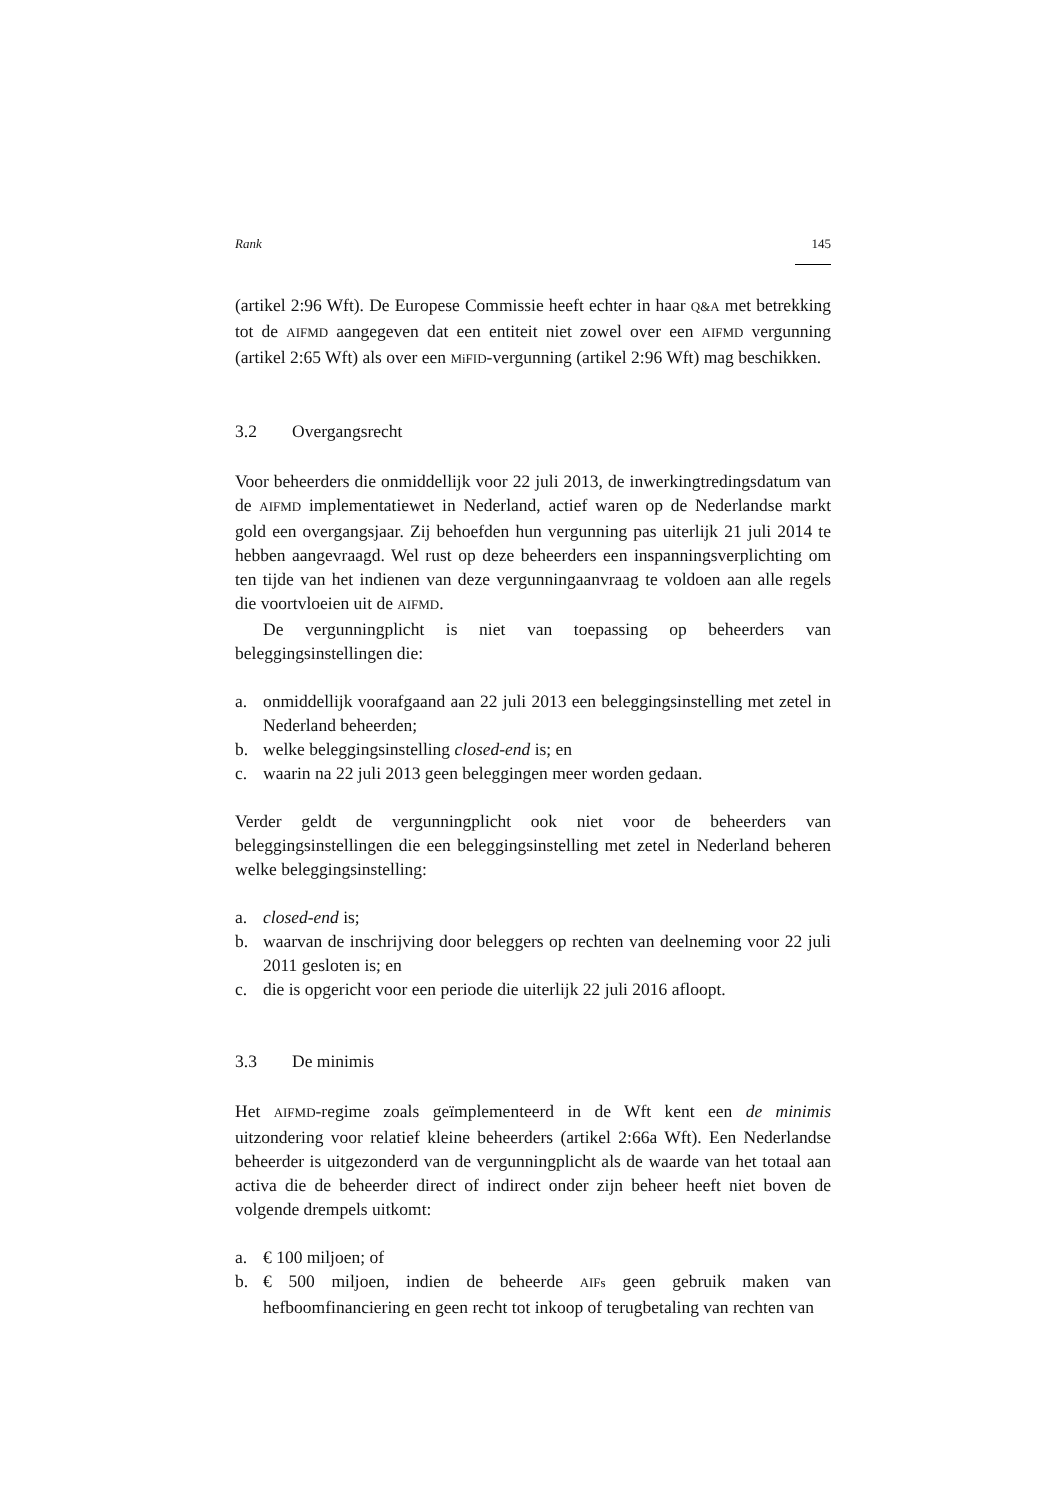Rank 145
(artikel 2:96 Wft). De Europese Commissie heeft echter in haar Q&A met betrekking tot de AIFMD aangegeven dat een entiteit niet zowel over een AIFMD vergunning (artikel 2:65 Wft) als over een MiFID-vergunning (artikel 2:96 Wft) mag beschikken.
3.2 Overgangsrecht
Voor beheerders die onmiddellijk voor 22 juli 2013, de inwerkingtredingsdatum van de AIFMD implementatiewet in Nederland, actief waren op de Nederlandse markt gold een overgangsjaar. Zij behoefden hun vergunning pas uiterlijk 21 juli 2014 te hebben aangevraagd. Wel rust op deze beheerders een inspanningsverplichting om ten tijde van het indienen van deze vergunningaanvraag te voldoen aan alle regels die voortvloeien uit de AIFMD.
De vergunningplicht is niet van toepassing op beheerders van beleggingsinstellingen die:
a. onmiddellijk voorafgaand aan 22 juli 2013 een beleggingsinstelling met zetel in Nederland beheerden;
b. welke beleggingsinstelling closed-end is; en
c. waarin na 22 juli 2013 geen beleggingen meer worden gedaan.
Verder geldt de vergunningplicht ook niet voor de beheerders van beleggingsinstellingen die een beleggingsinstelling met zetel in Nederland beheren welke beleggingsinstelling:
a. closed-end is;
b. waarvan de inschrijving door beleggers op rechten van deelneming voor 22 juli 2011 gesloten is; en
c. die is opgericht voor een periode die uiterlijk 22 juli 2016 afloopt.
3.3 De minimis
Het AIFMD-regime zoals geïmplementeerd in de Wft kent een de minimis uitzondering voor relatief kleine beheerders (artikel 2:66a Wft). Een Nederlandse beheerder is uitgezonderd van de vergunningplicht als de waarde van het totaal aan activa die de beheerder direct of indirect onder zijn beheer heeft niet boven de volgende drempels uitkomt:
a. € 100 miljoen; of
b. € 500 miljoen, indien de beheerde AIFs geen gebruik maken van hefboomfinanciering en geen recht tot inkoop of terugbetaling van rechten van